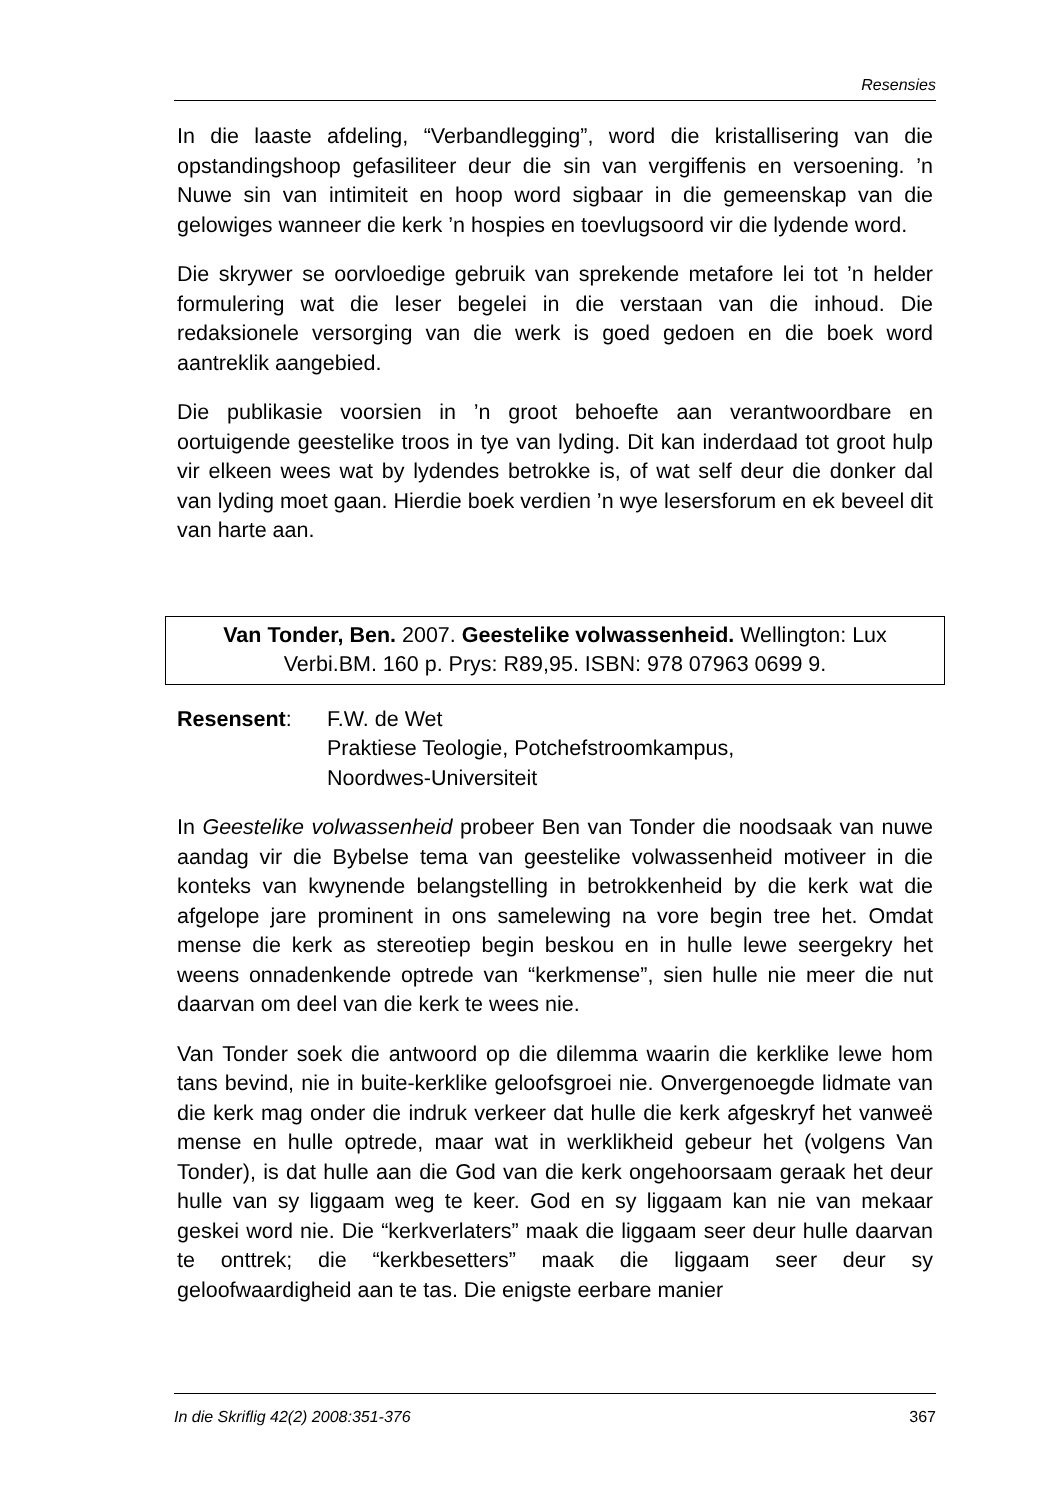Resensies
In die laaste afdeling, “Verbandlegging”, word die kristallisering van die opstandingshoop gefasiliteer deur die sin van vergiffenis en versoening. ’n Nuwe sin van intimiteit en hoop word sigbaar in die gemeenskap van die gelowiges wanneer die kerk ’n hospies en toevlugsoord vir die lydende word.
Die skrywer se oorvloedige gebruik van sprekende metafore lei tot ’n helder formulering wat die leser begelei in die verstaan van die inhoud. Die redaksionele versorging van die werk is goed gedoen en die boek word aantreklik aangebied.
Die publikasie voorsien in ’n groot behoefte aan verantwoordbare en oortuigende geestelike troos in tye van lyding. Dit kan inderdaad tot groot hulp vir elkeen wees wat by lydendes betrokke is, of wat self deur die donker dal van lyding moet gaan. Hierdie boek verdien ’n wye lesersforum en ek beveel dit van harte aan.
Van Tonder, Ben. 2007. Geestelike volwassenheid. Wellington: Lux Verbi.BM. 160 p. Prys: R89,95. ISBN: 978 07963 0699 9.
Resensent: F.W. de Wet
Praktiese Teologie, Potchefstroomkampus,
Noordwes-Universiteit
In Geestelike volwassenheid probeer Ben van Tonder die noodsaak van nuwe aandag vir die Bybelse tema van geestelike volwassenheid motiveer in die konteks van kwynende belangstelling in betrokkenheid by die kerk wat die afgelope jare prominent in ons samelewing na vore begin tree het. Omdat mense die kerk as stereotiep begin beskou en in hulle lewe seergekry het weens onnadenkende optrede van “kerkmense”, sien hulle nie meer die nut daarvan om deel van die kerk te wees nie.
Van Tonder soek die antwoord op die dilemma waarin die kerklike lewe hom tans bevind, nie in buite-kerklike geloofsgroei nie. Onvergenoegde lidmate van die kerk mag onder die indruk verkeer dat hulle die kerk afgeskryf het vanweë mense en hulle optrede, maar wat in werklikheid gebeur het (volgens Van Tonder), is dat hulle aan die God van die kerk ongehoorsaam geraak het deur hulle van sy liggaam weg te keer. God en sy liggaam kan nie van mekaar geskei word nie. Die “kerkverlaters” maak die liggaam seer deur hulle daarvan te onttrek; die “kerkbesetters” maak die liggaam seer deur sy geloofwaardigheid aan te tas. Die enigste eerbare manier
In die Skriflig 42(2) 2008:351-376 367